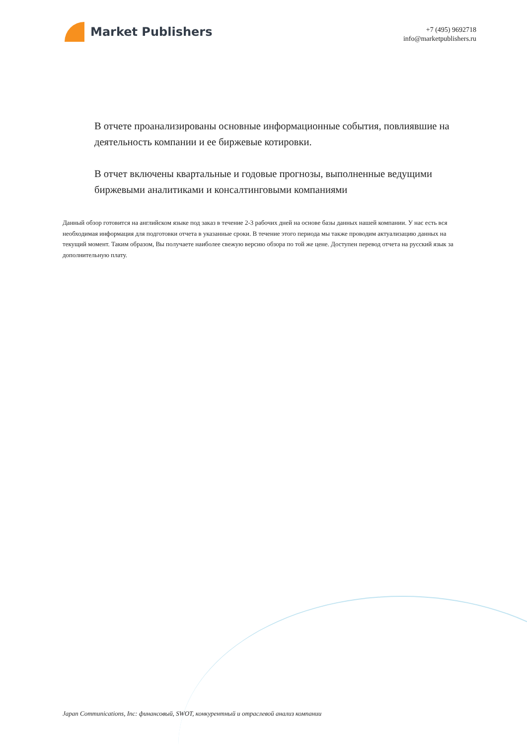Market Publishers
+7 (495) 9692718
info@marketpublishers.ru
В отчете проанализированы основные информационные события, повлиявшие на деятельность компании и ее биржевые котировки.
В отчет включены квартальные и годовые прогнозы, выполненные ведущими биржевыми аналитиками и консалтинговыми компаниями
Данный обзор готовится на английском языке под заказ в течение 2-3 рабочих дней на основе базы данных нашей компании. У нас есть вся необходимая информация для подготовки отчета в указанные сроки. В течение этого периода мы также проводим актуализацию данных на текущий момент. Таким образом, Вы получаете наиболее свежую версию обзора по той же цене. Доступен перевод отчета на русский язык за дополнительную плату.
Japan Communications, Inc: финансовый, SWOT, конкурентный и отраслевой анализ компании